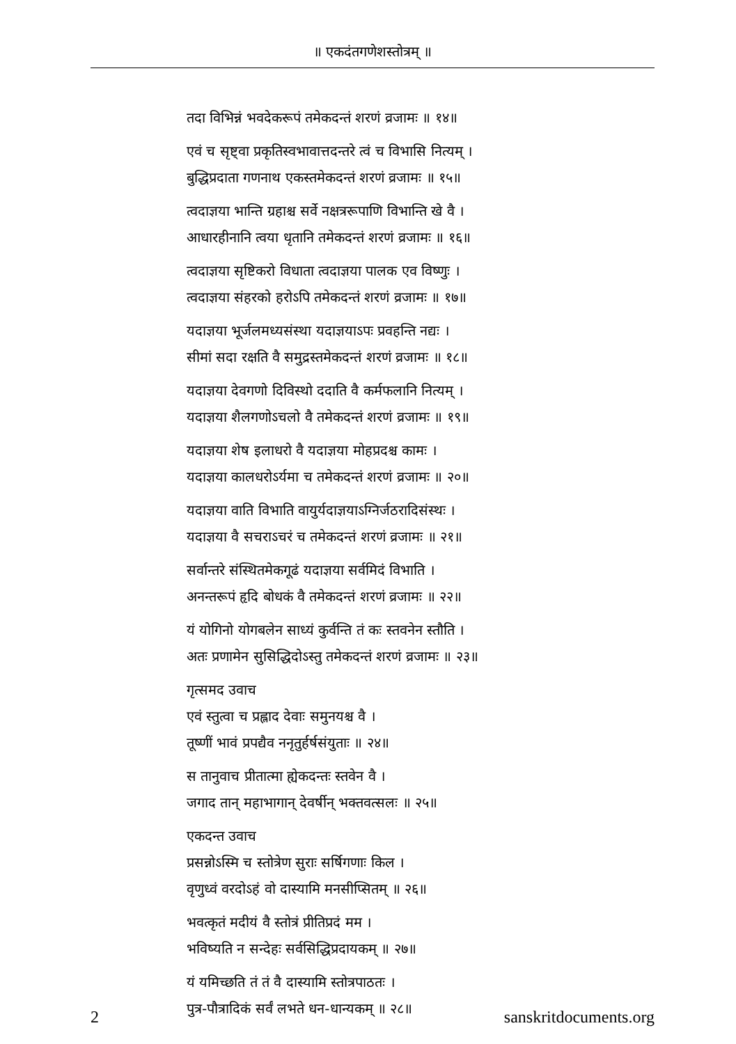॥ एकदंतगणेशस्तोत्रम् ॥
तदा विभिन्नं भवदेकरूपं तमेकदन्तं शरणं व्रजामः ॥ १४॥
एवं च सृष्ट्वा प्रकृतिस्वभावात्तदन्तरे त्वं च विभासि नित्यम् ।
बुद्धिप्रदाता गणनाथ एकस्तमेकदन्तं शरणं व्रजामः ॥ १५॥
त्वदाज्ञया भान्ति ग्रहाश्च सर्वे नक्षत्ररूपाणि विभान्ति खे वै ।
आधारहीनानि त्वया धृतानि तमेकदन्तं शरणं व्रजामः ॥ १६॥
त्वदाज्ञया सृष्टिकरो विधाता त्वदाज्ञया पालक एव विष्णुः ।
त्वदाज्ञया संहरको हरोऽपि तमेकदन्तं शरणं व्रजामः ॥ १७॥
यदाज्ञया भूर्जलमध्यसंस्था यदाज्ञयाऽपः प्रवहन्ति नद्यः ।
सीमां सदा रक्षति वै समुद्रस्तमेकदन्तं शरणं व्रजामः ॥ १८॥
यदाज्ञया देवगणो दिविस्थो ददाति वै कर्मफलानि नित्यम् ।
यदाज्ञया शैलगणोऽचलो वै तमेकदन्तं शरणं व्रजामः ॥ १९॥
यदाज्ञया शेष इलाधरो वै यदाज्ञया मोहप्रदश्च कामः ।
यदाज्ञया कालधरोऽर्यमा च तमेकदन्तं शरणं व्रजामः ॥ २०॥
यदाज्ञया वाति विभाति वायुर्यदाज्ञयाऽग्निर्जठरादिसंस्थः ।
यदाज्ञया वै सचराऽचरं च तमेकदन्तं शरणं व्रजामः ॥ २१॥
सर्वान्तरे संस्थितमेकगूढं यदाज्ञया सर्वमिदं विभाति ।
अनन्तरूपं हृदि बोधकं वै तमेकदन्तं शरणं व्रजामः ॥ २२॥
यं योगिनो योगबलेन साध्यं कुर्वन्ति तं कः स्तवनेन स्तौति ।
अतः प्रणामेन सुसिद्धिदोऽस्तु तमेकदन्तं शरणं व्रजामः ॥ २३॥
गृत्समद उवाच
एवं स्तुत्वा च प्रह्लाद देवाः समुनयश्च वै ।
तूष्णीं भावं प्रपद्यैव ननृतुर्हर्षसंयुताः ॥ २४॥
स तानुवाच प्रीतात्मा ह्येकदन्तः स्तवेन वै ।
जगाद तान् महाभागान् देवर्षीन् भक्तवत्सलः ॥ २५॥
एकदन्त उवाच
प्रसन्नोऽस्मि च स्तोत्रेण सुराः सर्षिगणाः किल ।
वृणुध्वं वरदोऽहं वो दास्यामि मनसीप्सितम् ॥ २६॥
भवत्कृतं मदीयं वै स्तोत्रं प्रीतिप्रदं मम ।
भविष्यति न सन्देहः सर्वसिद्धिप्रदायकम् ॥ २७॥
यं यमिच्छति तं तं वै दास्यामि स्तोत्रपाठतः ।
पुत्र-पौत्रादिकं सर्वं लभते धन-धान्यकम् ॥ २८॥
2 sanskritdocuments.org